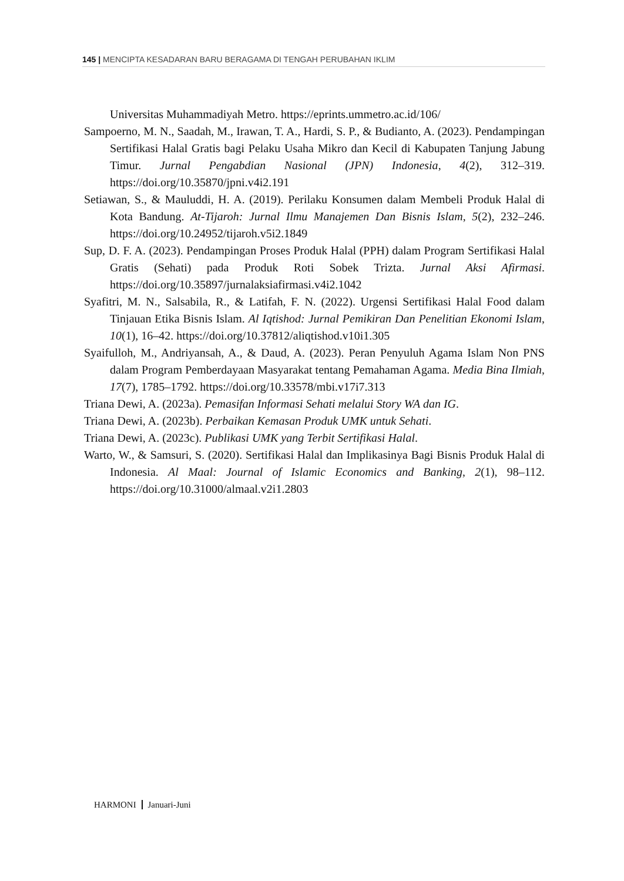145 | MENCIPTA KESADARAN BARU BERAGAMA DI TENGAH PERUBAHAN IKLIM
Universitas Muhammadiyah Metro. https://eprints.ummetro.ac.id/106/
Sampoerno, M. N., Saadah, M., Irawan, T. A., Hardi, S. P., & Budianto, A. (2023). Pendampingan Sertifikasi Halal Gratis bagi Pelaku Usaha Mikro dan Kecil di Kabupaten Tanjung Jabung Timur. Jurnal Pengabdian Nasional (JPN) Indonesia, 4(2), 312–319. https://doi.org/10.35870/jpni.v4i2.191
Setiawan, S., & Mauluddi, H. A. (2019). Perilaku Konsumen dalam Membeli Produk Halal di Kota Bandung. At-Tijaroh: Jurnal Ilmu Manajemen Dan Bisnis Islam, 5(2), 232–246. https://doi.org/10.24952/tijaroh.v5i2.1849
Sup, D. F. A. (2023). Pendampingan Proses Produk Halal (PPH) dalam Program Sertifikasi Halal Gratis (Sehati) pada Produk Roti Sobek Trizta. Jurnal Aksi Afirmasi. https://doi.org/10.35897/jurnalaksiafirmasi.v4i2.1042
Syafitri, M. N., Salsabila, R., & Latifah, F. N. (2022). Urgensi Sertifikasi Halal Food dalam Tinjauan Etika Bisnis Islam. Al Iqtishod: Jurnal Pemikiran Dan Penelitian Ekonomi Islam, 10(1), 16–42. https://doi.org/10.37812/aliqtishod.v10i1.305
Syaifulloh, M., Andriyansah, A., & Daud, A. (2023). Peran Penyuluh Agama Islam Non PNS dalam Program Pemberdayaan Masyarakat tentang Pemahaman Agama. Media Bina Ilmiah, 17(7), 1785–1792. https://doi.org/10.33578/mbi.v17i7.313
Triana Dewi, A. (2023a). Pemasifan Informasi Sehati melalui Story WA dan IG.
Triana Dewi, A. (2023b). Perbaikan Kemasan Produk UMK untuk Sehati.
Triana Dewi, A. (2023c). Publikasi UMK yang Terbit Sertifikasi Halal.
Warto, W., & Samsuri, S. (2020). Sertifikasi Halal dan Implikasinya Bagi Bisnis Produk Halal di Indonesia. Al Maal: Journal of Islamic Economics and Banking, 2(1), 98–112. https://doi.org/10.31000/almaal.v2i1.2803
HARMONI Januari-Juni